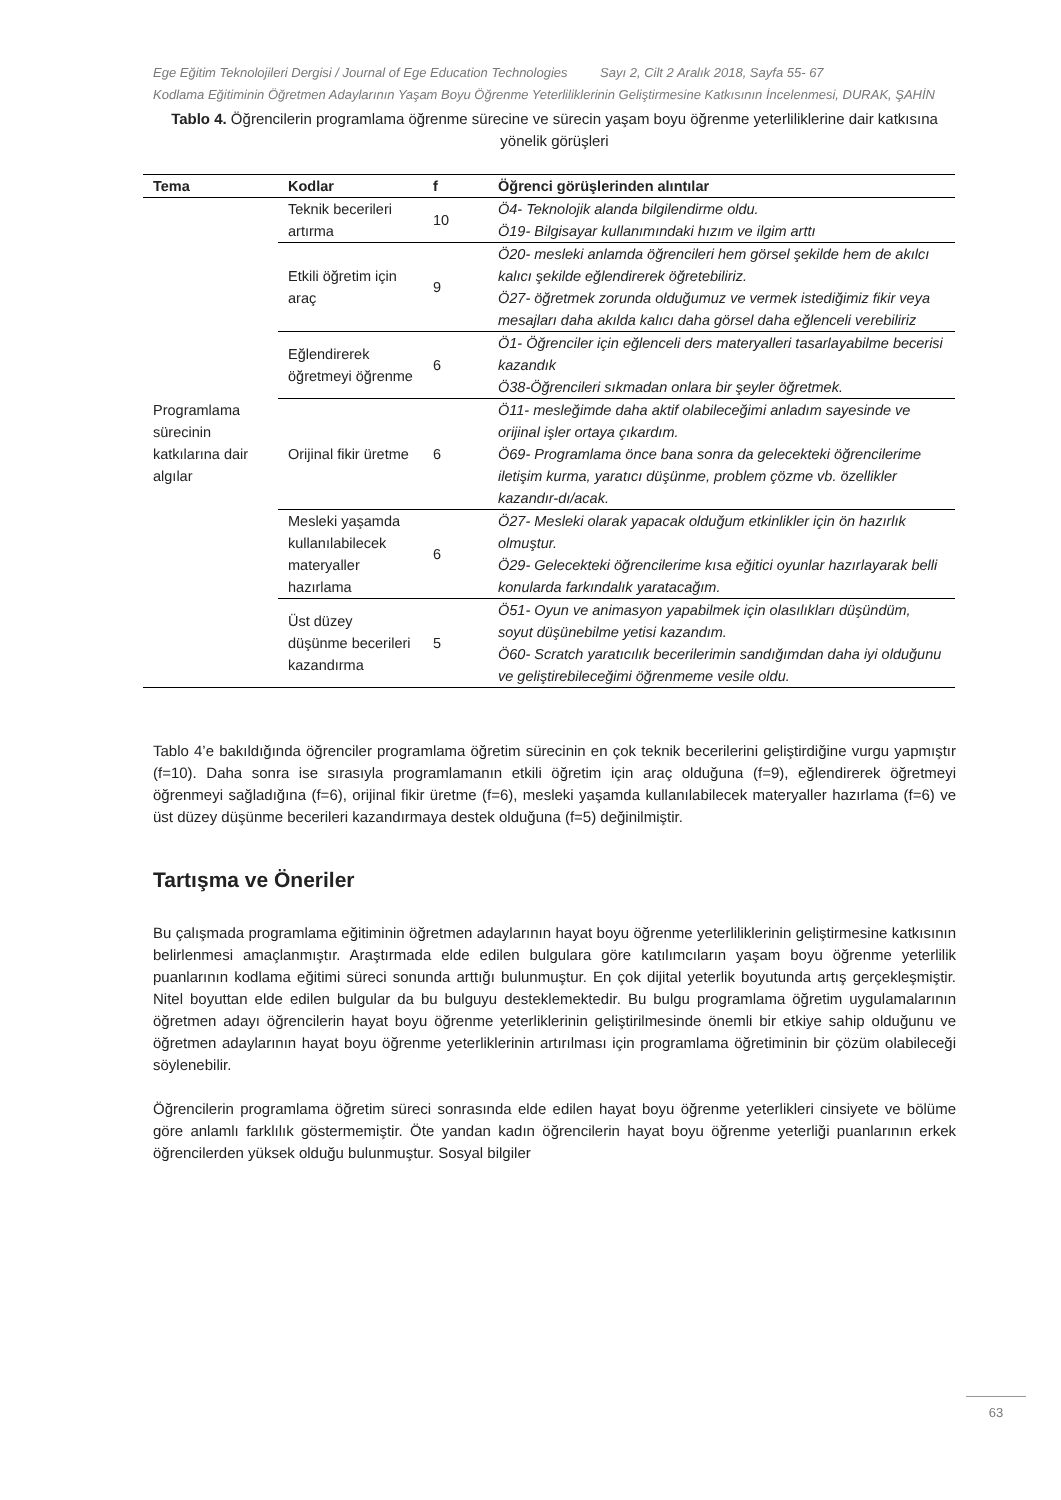Ege Eğitim Teknolojileri Dergisi / Journal of Ege Education Technologies Sayı 2, Cilt 2 Aralık 2018, Sayfa 55- 67
Kodlama Eğitiminin Öğretmen Adaylarının Yaşam Boyu Öğrenme Yeterliliklerinin Geliştirmesine Katkısının İncelenmesi, DURAK, ŞAHİN
Tablo 4. Öğrencilerin programlama öğrenme sürecine ve sürecin yaşam boyu öğrenme yeterliliklerine dair katkısına yönelik görüşleri
| Tema | Kodlar | f | Öğrenci görüşlerinden alıntılar |
| --- | --- | --- | --- |
| Programlama sürecinin katkılarına dair algılar | Teknik becerileri artırma | 10 | Ö4- Teknolojik alanda bilgilendirme oldu. Ö19- Bilgisayar kullanımındaki hızım ve ilgim arttı |
| | Etkili öğretim için araç | 9 | Ö20- mesleki anlamda öğrencileri hem görsel şekilde hem de akılcı kalıcı şekilde eğlendirerek öğretebiliriz. Ö27- öğretmek zorunda olduğumuz ve vermek istediğimiz fikir veya mesajları daha akılda kalıcı daha görsel daha eğlenceli verebiliriz |
| | Eğlendirerek öğretmeyi öğrenme | 6 | Ö1- Öğrenciler için eğlenceli ders materyalleri tasarlayabilme becerisi kazandık Ö38-Öğrencileri sıkmadan onlara bir şeyler öğretmek. |
| | Orijinal fikir üretme | 6 | Ö11- mesleğimde daha aktif olabileceğimi anladım sayesinde ve orijinal işler ortaya çıkardım. Ö69- Programlama önce bana sonra da gelecekteki öğrencilerime iletişim kurma, yaratıcı düşünme, problem çözme vb. özellikler kazandır-dı/acak. |
| | Mesleki yaşamda kullanılabilecek materyaller hazırlama | 6 | Ö27- Mesleki olarak yapacak olduğum etkinlikler için ön hazırlık olmuştur. Ö29- Gelecekteki öğrencilerime kısa eğitici oyunlar hazırlayarak belli konularda farkındalık yaratacağım. |
| | Üst düzey düşünme becerileri kazandırma | 5 | Ö51- Oyun ve animasyon yapabilmek için olasılıkları düşündüm, soyut düşünebilme yetisi kazandım. Ö60- Scratch yaratıcılık becerilerimin sandığımdan daha iyi olduğunu ve geliştirebileceğimi öğrenmeme vesile oldu. |
Tablo 4’e bakıldığında öğrenciler programlama öğretim sürecinin en çok teknik becerilerini geliştirdiğine vurgu yapmıştır (f=10). Daha sonra ise sırasıyla programlamanın etkili öğretim için araç olduğuna (f=9), eğlendirerek öğretmeyi öğrenmeyi sağladığına (f=6), orijinal fikir üretme (f=6), mesleki yaşamda kullanılabilecek materyaller hazırlama (f=6) ve üst düzey düşünme becerileri kazandırmaya destek olduğuna (f=5) değinilmiştir.
Tartışma ve Öneriler
Bu çalışmada programlama eğitiminin öğretmen adaylarının hayat boyu öğrenme yeterliliklerinin geliştirmesine katkısının belirlenmesi amaçlanmıştır. Araştırmada elde edilen bulgulara göre katılımcıların yaşam boyu öğrenme yeterlilik puanlarının kodlama eğitimi süreci sonunda arttığı bulunmuştur. En çok dijital yeterlik boyutunda artış gerçekleşmiştir. Nitel boyuttan elde edilen bulgular da bu bulguyu desteklemektedir. Bu bulgu programlama öğretim uygulamalarının öğretmen adayı öğrencilerin hayat boyu öğrenme yeterliklerinin geliştirilmesinde önemli bir etkiye sahip olduğunu ve öğretmen adaylarının hayat boyu öğrenme yeterliklerinin artırılması için programlama öğretiminin bir çözüm olabileceği söylenebilir.
Öğrencilerin programlama öğretim süreci sonrasında elde edilen hayat boyu öğrenme yeterlikleri cinsiyete ve bölüme göre anlamlı farklılık göstermemiştir. Öte yandan kadın öğrencilerin hayat boyu öğrenme yeterliği puanlarının erkek öğrencilerden yüksek olduğu bulunmuştur. Sosyal bilgiler
63